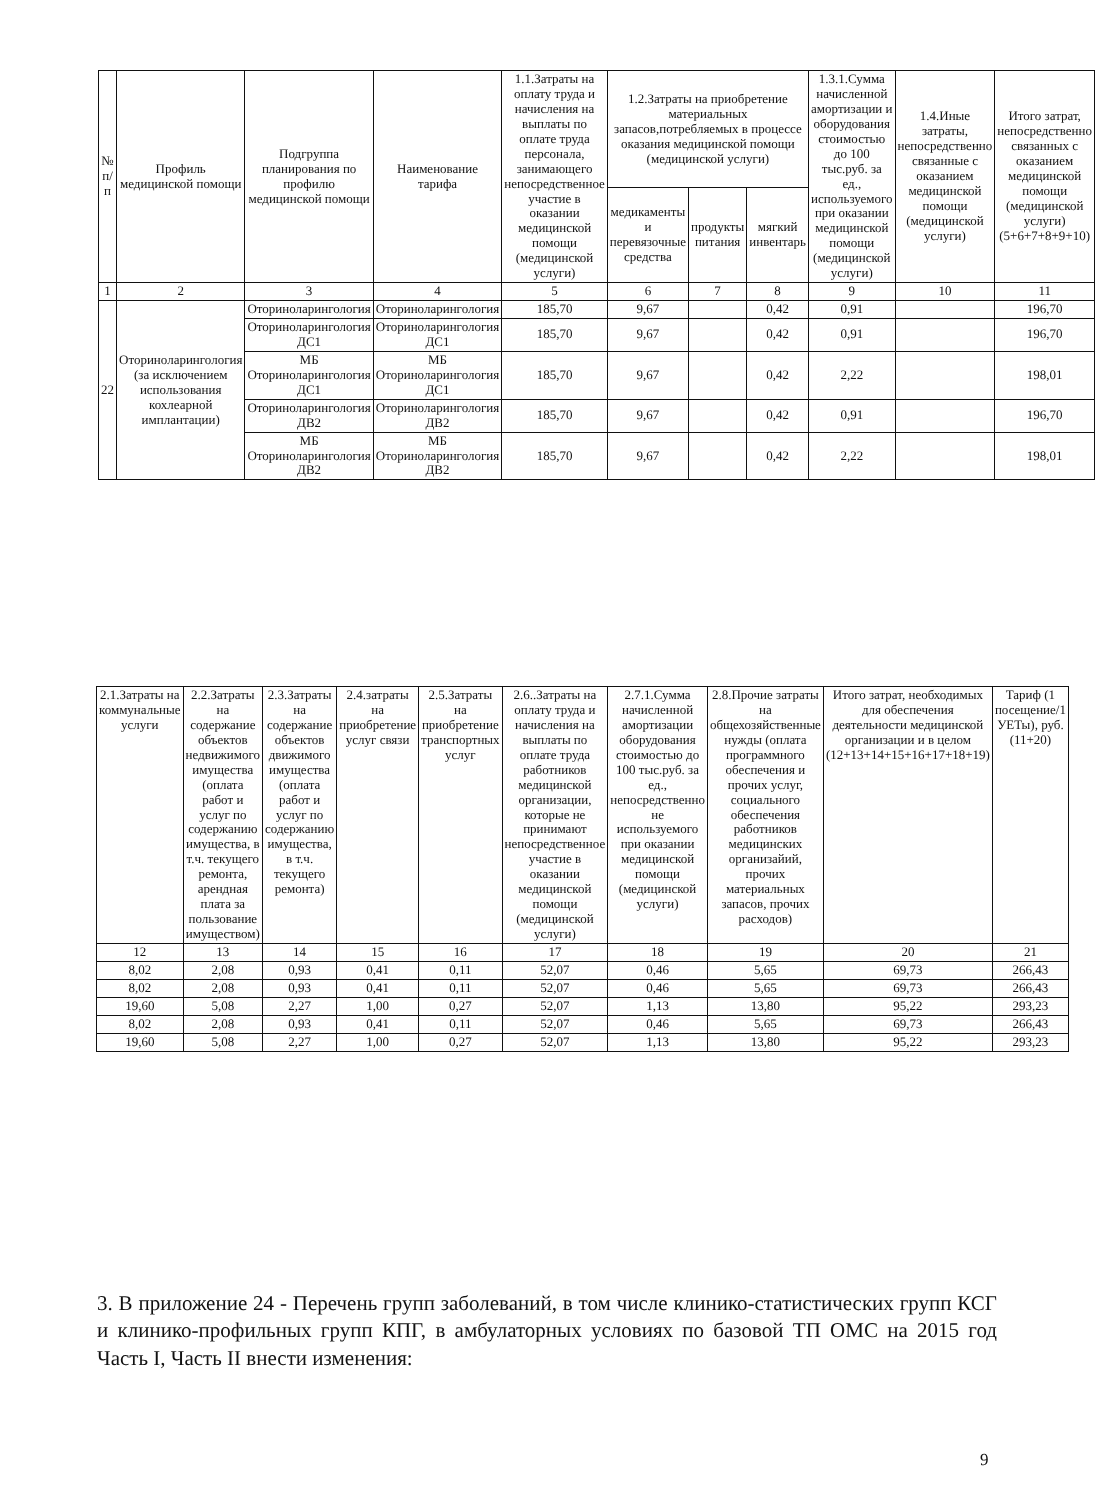| № п/п | Профиль медицинской помощи | Подгруппа планирования по профилю медицинской помощи | Наименование тарифа | 1.1.Затраты на оплату труда и начисления на выплаты по оплате труда персонала, занимающего непосредственное участие в оказании медицинской помощи (медицинской услуги) | 1.2.Затраты на приобретение материальных запасов,потребляемых в процессе оказания медицинской помощи (медицинской услуги) | | | 1.3.1.Сумма начисленной амортизации и оборудования стоимостью до 100 тыс.руб. за ед., используемого при оказании медицинской помощи (медицинской услуги) | 1.4.Иные затраты, непосредственно связанные с оказанием медицинской помощи (медицинской услуги) | Итого затрат, непосредственно связанных с оказанием медицинской помощи (медицинской услуги) (5+6+7+8+9+10) |
| --- | --- | --- | --- | --- | --- | --- | --- | --- | --- | --- |
| | | | | | медикаменты и перевязочные средства | продукты питания | мягкий инвентарь | | | |
| 1 | 2 | 3 | 4 | 5 | 6 | 7 | 8 | 9 | 10 | 11 |
| 22 | Оториноларингология (за исключением использования кохлеарной имплантации) | Оториноларингология | Оториноларингология | 185,70 | 9,67 | | 0,42 | 0,91 | | 196,70 |
| | | Оториноларингология ДС1 | Оториноларингология ДС1 | 185,70 | 9,67 | | 0,42 | 0,91 | | 196,70 |
| | | МБ Оториноларингология ДС1 | МБ Оториноларингология ДС1 | 185,70 | 9,67 | | 0,42 | 2,22 | | 198,01 |
| | | Оториноларингология ДВ2 | Оториноларингология ДВ2 | 185,70 | 9,67 | | 0,42 | 0,91 | | 196,70 |
| | | МБ Оториноларингология ДВ2 | МБ Оториноларингология ДВ2 | 185,70 | 9,67 | | 0,42 | 2,22 | | 198,01 |
| 2.1.Затраты на коммунальные услуги | 2.2.Затраты на содержание объектов недвижимого имущества (оплата работ и услуг по содержанию имущества, в т.ч. текущего ремонта, арендная плата за пользование имуществом) | 2.3.Затраты на содержание объектов движимого имущества (оплата работ и услуг по содержанию имущества, в т.ч. текущего ремонта) | 2.4.затраты на приобретение услуг связи | 2.5.Затраты на приобретение транспортных услуг | 2.6..Затраты на оплату труда и начисления на выплаты по оплате труда работников медицинской организации, которые не принимают непосредственное участие в оказании медицинской помощи (медицинской услуги) | 2.7.1.Сумма начисленной амортизации оборудования стоимостью до 100 тыс.руб. за ед., непосредственно не используемого при оказании медицинской помощи (медицинской услуги) | 2.8.Прочие затраты на общехозяйственные нужды (оплата программного обеспечения и прочих услуг, социального обеспечения работников медицинских организайий, прочих материальных запасов, прочих расходов) | Итого затрат, необходимых для обеспечения деятельности медицинской организации и в целом (12+13+14+15+16+17+18+19) | Тариф (1 посещение/1 УЕТы), руб. (11+20) |
| --- | --- | --- | --- | --- | --- | --- | --- | --- | --- |
| 12 | 13 | 14 | 15 | 16 | 17 | 18 | 19 | 20 | 21 |
| 8,02 | 2,08 | 0,93 | 0,41 | 0,11 | 52,07 | 0,46 | 5,65 | 69,73 | 266,43 |
| 8,02 | 2,08 | 0,93 | 0,41 | 0,11 | 52,07 | 0,46 | 5,65 | 69,73 | 266,43 |
| 19,60 | 5,08 | 2,27 | 1,00 | 0,27 | 52,07 | 1,13 | 13,80 | 95,22 | 293,23 |
| 8,02 | 2,08 | 0,93 | 0,41 | 0,11 | 52,07 | 0,46 | 5,65 | 69,73 | 266,43 |
| 19,60 | 5,08 | 2,27 | 1,00 | 0,27 | 52,07 | 1,13 | 13,80 | 95,22 | 293,23 |
3. В приложение 24 - Перечень групп заболеваний, в том числе клинико-статистических групп КСГ и клинико-профильных групп КПГ, в амбулаторных условиях по базовой ТП ОМС на 2015 год Часть I, Часть II внести изменения:
9